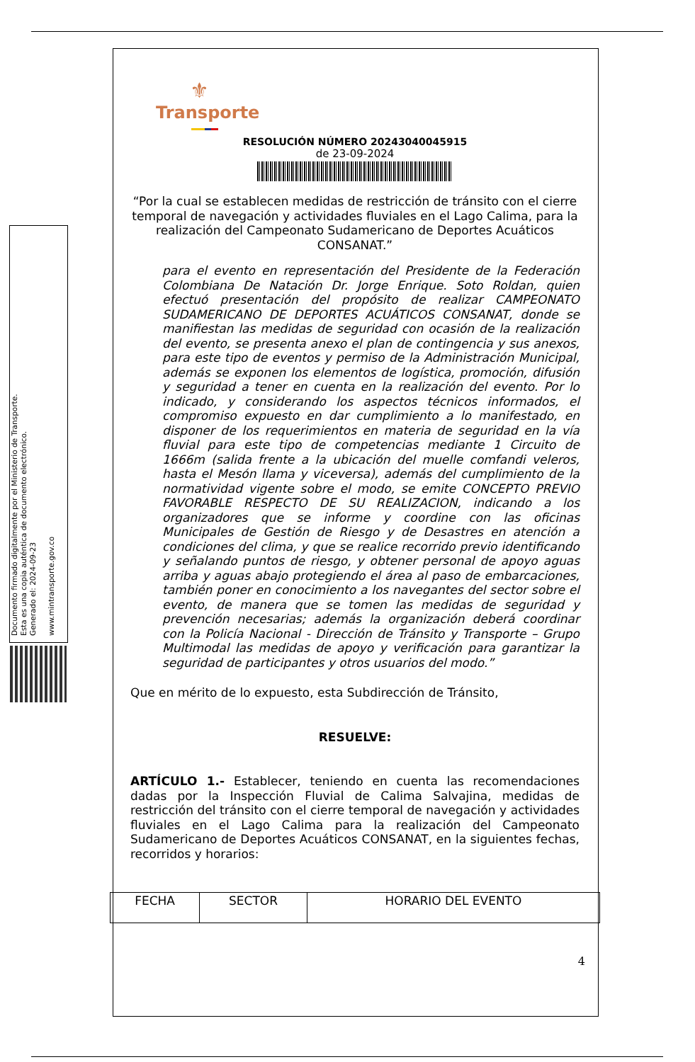Documento firmado digitalmente por el Ministerio de Transporte.
Esta es una copia auténtica de documento electrónico.
Generado el: 2024-09-23
www.mintransporte.gov.co
⚜
Transporte
RESOLUCIÓN NÚMERO 20243040045915
de 23-09-2024
“Por la cual se establecen medidas de restricción de tránsito con el cierre temporal de navegación y actividades fluviales en el Lago Calima, para la realización del Campeonato Sudamericano de Deportes Acuáticos CONSANAT.”
para el evento en representación del Presidente de la Federación Colombiana De Natación Dr. Jorge Enrique. Soto Roldan, quien efectuó presentación del propósito de realizar CAMPEONATO SUDAMERICANO DE DEPORTES ACUÁTICOS CONSANAT, donde se manifiestan las medidas de seguridad con ocasión de la realización del evento, se presenta anexo el plan de contingencia y sus anexos, para este tipo de eventos y permiso de la Administración Municipal, además se exponen los elementos de logística, promoción, difusión y seguridad a tener en cuenta en la realización del evento. Por lo indicado, y considerando los aspectos técnicos informados, el compromiso expuesto en dar cumplimiento a lo manifestado, en disponer de los requerimientos en materia de seguridad en la vía fluvial para este tipo de competencias mediante 1 Circuito de 1666m (salida frente a la ubicación del muelle comfandi veleros, hasta el Mesón llama y viceversa), además del cumplimiento de la normatividad vigente sobre el modo, se emite CONCEPTO PREVIO FAVORABLE RESPECTO DE SU REALIZACION, indicando a los organizadores que se informe y coordine con las oficinas Municipales de Gestión de Riesgo y de Desastres en atención a condiciones del clima, y que se realice recorrido previo identificando y señalando puntos de riesgo, y obtener personal de apoyo aguas arriba y aguas abajo protegiendo el área al paso de embarcaciones, también poner en conocimiento a los navegantes del sector sobre el evento, de manera que se tomen las medidas de seguridad y prevención necesarias; además la organización deberá coordinar con la Policía Nacional - Dirección de Tránsito y Transporte – Grupo Multimodal las medidas de apoyo y verificación para garantizar la seguridad de participantes y otros usuarios del modo.”
Que en mérito de lo expuesto, esta Subdirección de Tránsito,
RESUELVE:
ARTÍCULO 1.- Establecer, teniendo en cuenta las recomendaciones dadas por la Inspección Fluvial de Calima Salvajina, medidas de restricción del tránsito con el cierre temporal de navegación y actividades fluviales en el Lago Calima para la realización del Campeonato Sudamericano de Deportes Acuáticos CONSANAT, en la siguientes fechas, recorridos y horarios:
| FECHA | SECTOR | HORARIO DEL EVENTO |
| --- | --- | --- |
4